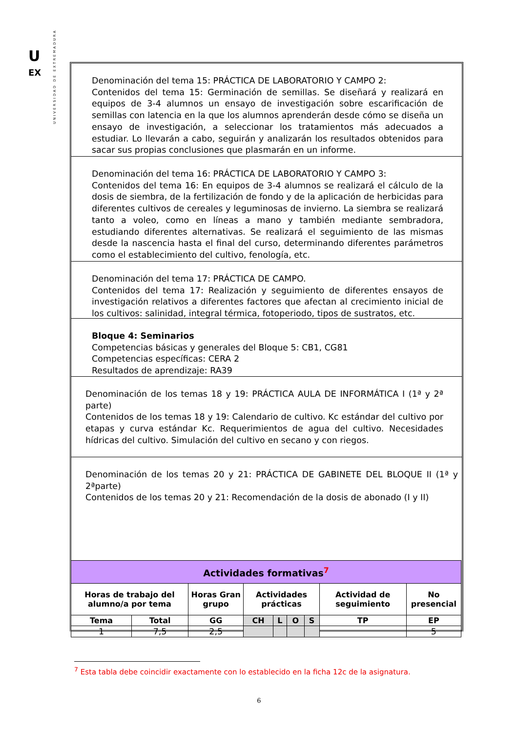U
EX
UNIVERSIDAD DE EXTREMADURA
Denominación del tema 15: PRÁCTICA DE LABORATORIO Y CAMPO 2:
Contenidos del tema 15: Germinación de semillas. Se diseñará y realizará en equipos de 3-4 alumnos un ensayo de investigación sobre escarificación de semillas con latencia en la que los alumnos aprenderán desde cómo se diseña un ensayo de investigación, a seleccionar los tratamientos más adecuados a estudiar. Lo llevarán a cabo, seguirán y analizarán los resultados obtenidos para sacar sus propias conclusiones que plasmarán en un informe.
Denominación del tema 16: PRÁCTICA DE LABORATORIO Y CAMPO 3:
Contenidos del tema 16: En equipos de 3-4 alumnos se realizará el cálculo de la dosis de siembra, de la fertilización de fondo y de la aplicación de herbicidas para diferentes cultivos de cereales y leguminosas de invierno. La siembra se realizará tanto a voleo, como en líneas a mano y también mediante sembradora, estudiando diferentes alternativas. Se realizará el seguimiento de las mismas desde la nascencia hasta el final del curso, determinando diferentes parámetros como el establecimiento del cultivo, fenología, etc.
Denominación del tema 17: PRÁCTICA DE CAMPO.
Contenidos del tema 17: Realización y seguimiento de diferentes ensayos de investigación relativos a diferentes factores que afectan al crecimiento inicial de los cultivos: salinidad, integral térmica, fotoperiodo, tipos de sustratos, etc.
Bloque 4: Seminarios
Competencias básicas y generales del Bloque 5: CB1, CG81
Competencias específicas: CERA 2
Resultados de aprendizaje: RA39
Denominación de los temas 18 y 19: PRÁCTICA AULA DE INFORMÁTICA I (1ª y 2ª parte)
Contenidos de los temas 18 y 19: Calendario de cultivo. Kc estándar del cultivo por etapas y curva estándar Kc. Requerimientos de agua del cultivo. Necesidades hídricas del cultivo. Simulación del cultivo en secano y con riegos.
Denominación de los temas 20 y 21: PRÁCTICA DE GABINETE DEL BLOQUE II (1ª y 2ªparte)
Contenidos de los temas 20 y 21: Recomendación de la dosis de abonado (I y II)
| Actividades formativas<sup>7</sup> | | | | | | | | |
| --- | --- | --- | --- | --- | --- | --- | --- | --- |
| Horas de trabajo del alumno/a por tema | | Horas Gran grupo | Actividades prácticas | | | | Actividad de seguimiento | No presencial |
| Tema | Total | GG | CH | L | O | S | TP | EP |
| 1 | 7,5 | 2,5 | | | | | | 5 |
<sup>7</sup> Esta tabla debe coincidir exactamente con lo establecido en la ficha 12c de la asignatura.
6